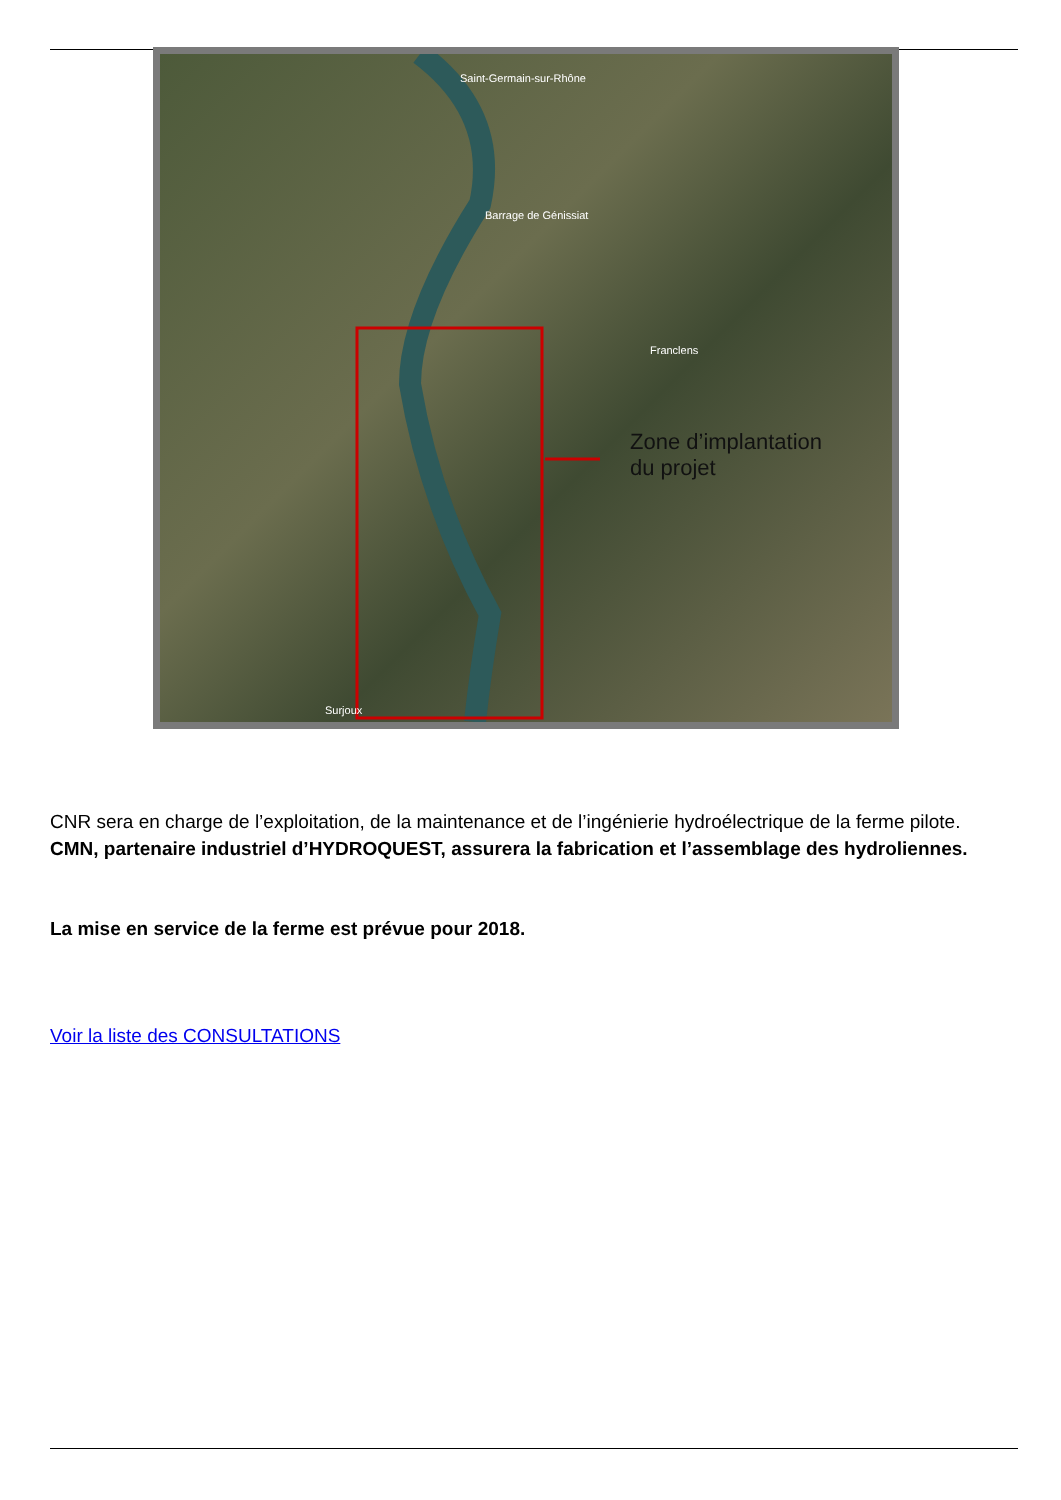Saint-Germain-sur-Rhône
Barrage de Génissiat
Franclens
Surjoux
Zone d’implantation
du projet
CNR sera en charge de l’exploitation, de la maintenance et de l’ingénierie hydroélectrique de la ferme pilote. CMN, partenaire industriel d’HYDROQUEST, assurera la fabrication et l’assemblage des hydroliennes.
La mise en service de la ferme est prévue pour 2018.
Voir la liste des CONSULTATIONS